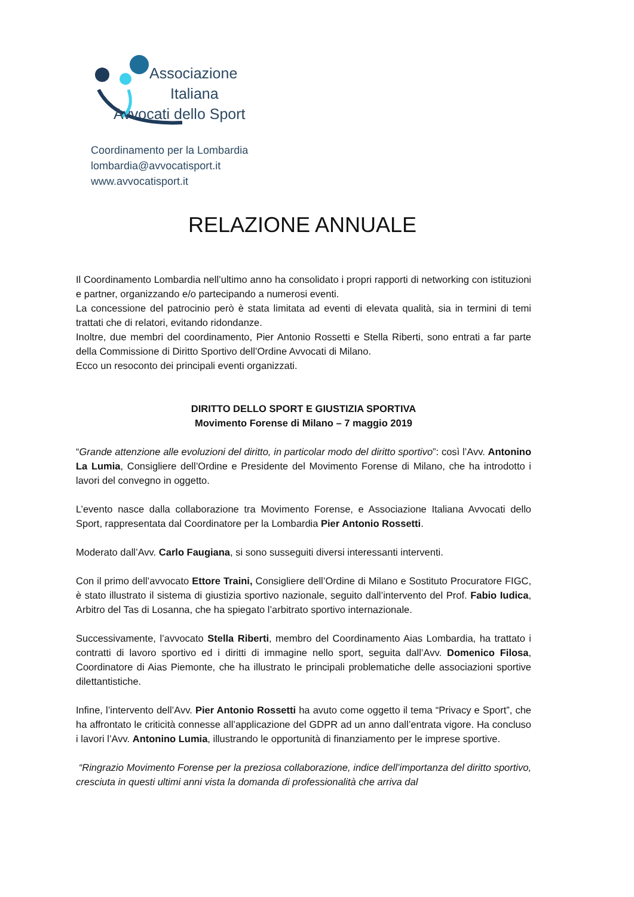Associazione
Italiana
Avvocati dello Sport
Coordinamento per la Lombardia
lombardia@avvocatisport.it
www.avvocatisport.it
RELAZIONE ANNUALE
Il Coordinamento Lombardia nell’ultimo anno ha consolidato i propri rapporti di networking con istituzioni e partner, organizzando e/o partecipando a numerosi eventi.
La concessione del patrocinio però è stata limitata ad eventi di elevata qualità, sia in termini di temi trattati che di relatori, evitando ridondanze.
Inoltre, due membri del coordinamento, Pier Antonio Rossetti e Stella Riberti, sono entrati a far parte della Commissione di Diritto Sportivo dell’Ordine Avvocati di Milano.
Ecco un resoconto dei principali eventi organizzati.
DIRITTO DELLO SPORT E GIUSTIZIA SPORTIVA
Movimento Forense di Milano – 7 maggio 2019
“Grande attenzione alle evoluzioni del diritto, in particolar modo del diritto sportivo”: così l’Avv. Antonino La Lumia, Consigliere dell’Ordine e Presidente del Movimento Forense di Milano, che ha introdotto i lavori del convegno in oggetto.
L’evento nasce dalla collaborazione tra Movimento Forense, e Associazione Italiana Avvocati dello Sport, rappresentata dal Coordinatore per la Lombardia Pier Antonio Rossetti.
Moderato dall’Avv. Carlo Faugiana, si sono susseguiti diversi interessanti interventi.
Con il primo dell’avvocato Ettore Traini, Consigliere dell’Ordine di Milano e Sostituto Procuratore FIGC, è stato illustrato il sistema di giustizia sportivo nazionale, seguito dall’intervento del Prof. Fabio Iudica, Arbitro del Tas di Losanna, che ha spiegato l’arbitrato sportivo internazionale.
Successivamente, l’avvocato Stella Riberti, membro del Coordinamento Aias Lombardia, ha trattato i contratti di lavoro sportivo ed i diritti di immagine nello sport, seguita dall’Avv. Domenico Filosa, Coordinatore di Aias Piemonte, che ha illustrato le principali problematiche delle associazioni sportive dilettantistiche.
Infine, l’intervento dell’Avv. Pier Antonio Rossetti ha avuto come oggetto il tema “Privacy e Sport”, che ha affrontato le criticità connesse all’applicazione del GDPR ad un anno dall’entrata vigore. Ha concluso i lavori l’Avv. Antonino Lumia, illustrando le opportunità di finanziamento per le imprese sportive.
“Ringrazio Movimento Forense per la preziosa collaborazione, indice dell’importanza del diritto sportivo, cresciuta in questi ultimi anni vista la domanda di professionalità che arriva dal